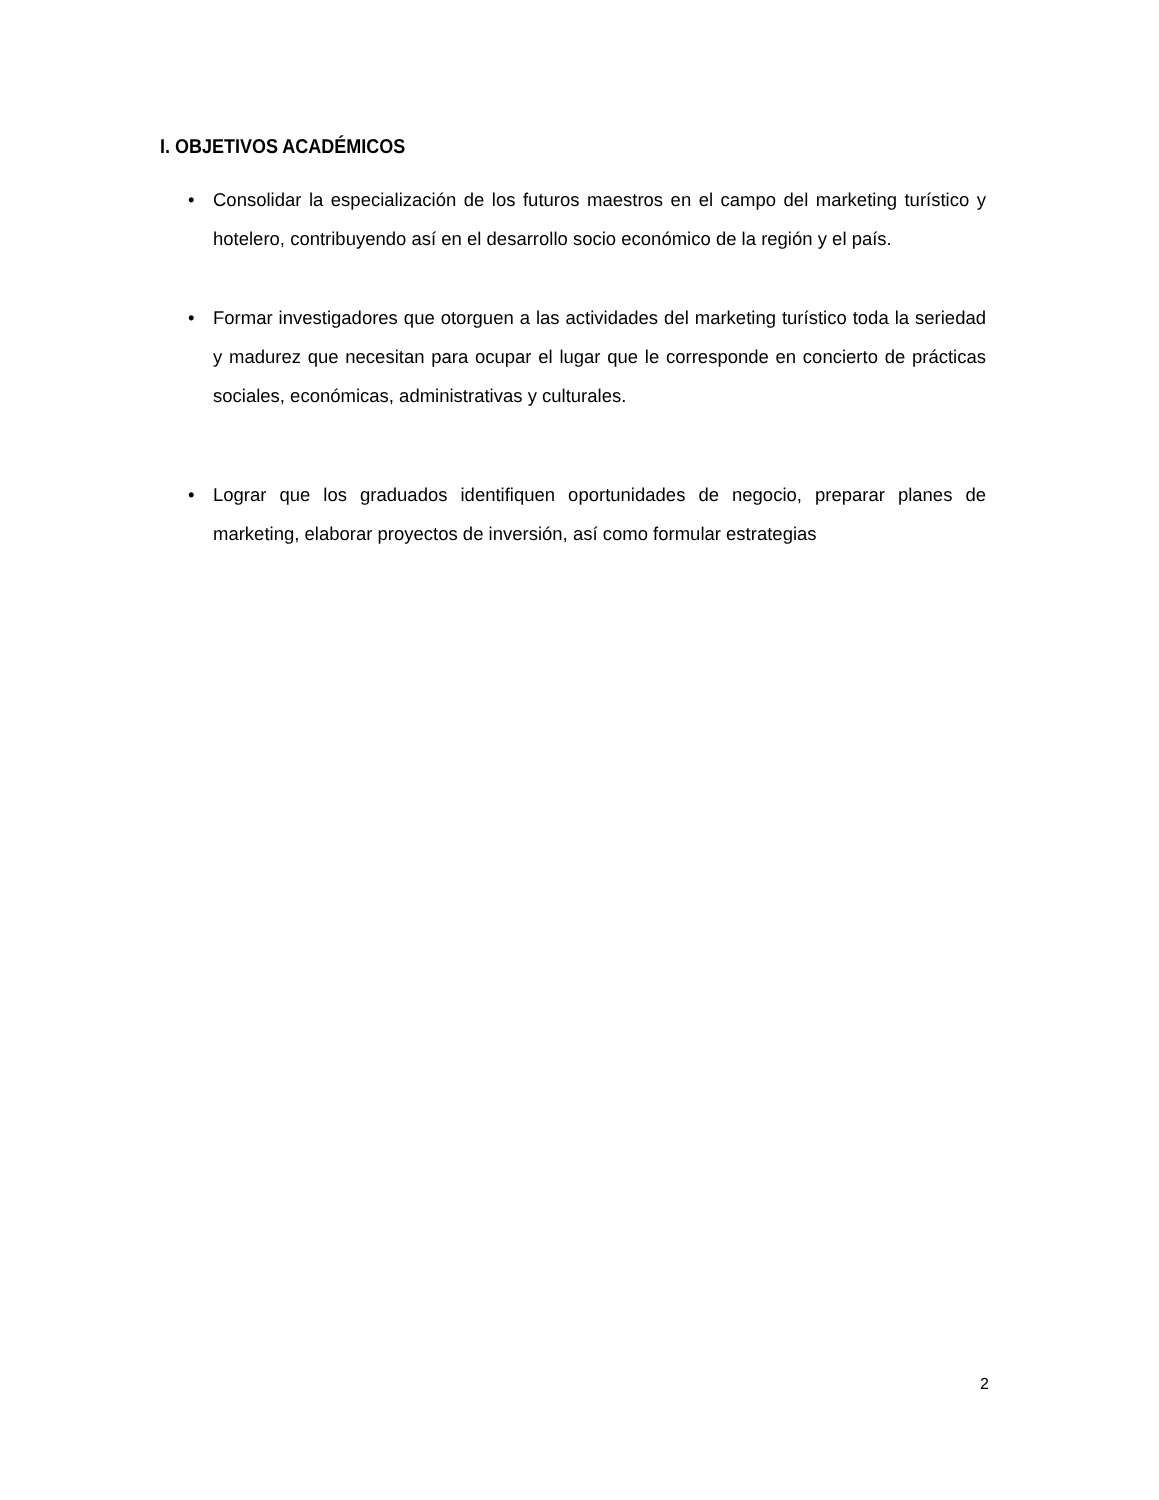I. OBJETIVOS ACADÉMICOS
• Consolidar la especialización de los futuros maestros en el campo del marketing turístico y hotelero, contribuyendo así en el desarrollo socio económico de la región y el país.
• Formar investigadores que otorguen a las actividades del marketing turístico toda la seriedad y madurez que necesitan para ocupar el lugar que le corresponde en concierto de prácticas sociales, económicas, administrativas y culturales.
• Lograr que los graduados identifiquen oportunidades de negocio, preparar planes de marketing, elaborar proyectos de inversión, así como formular estrategias
2